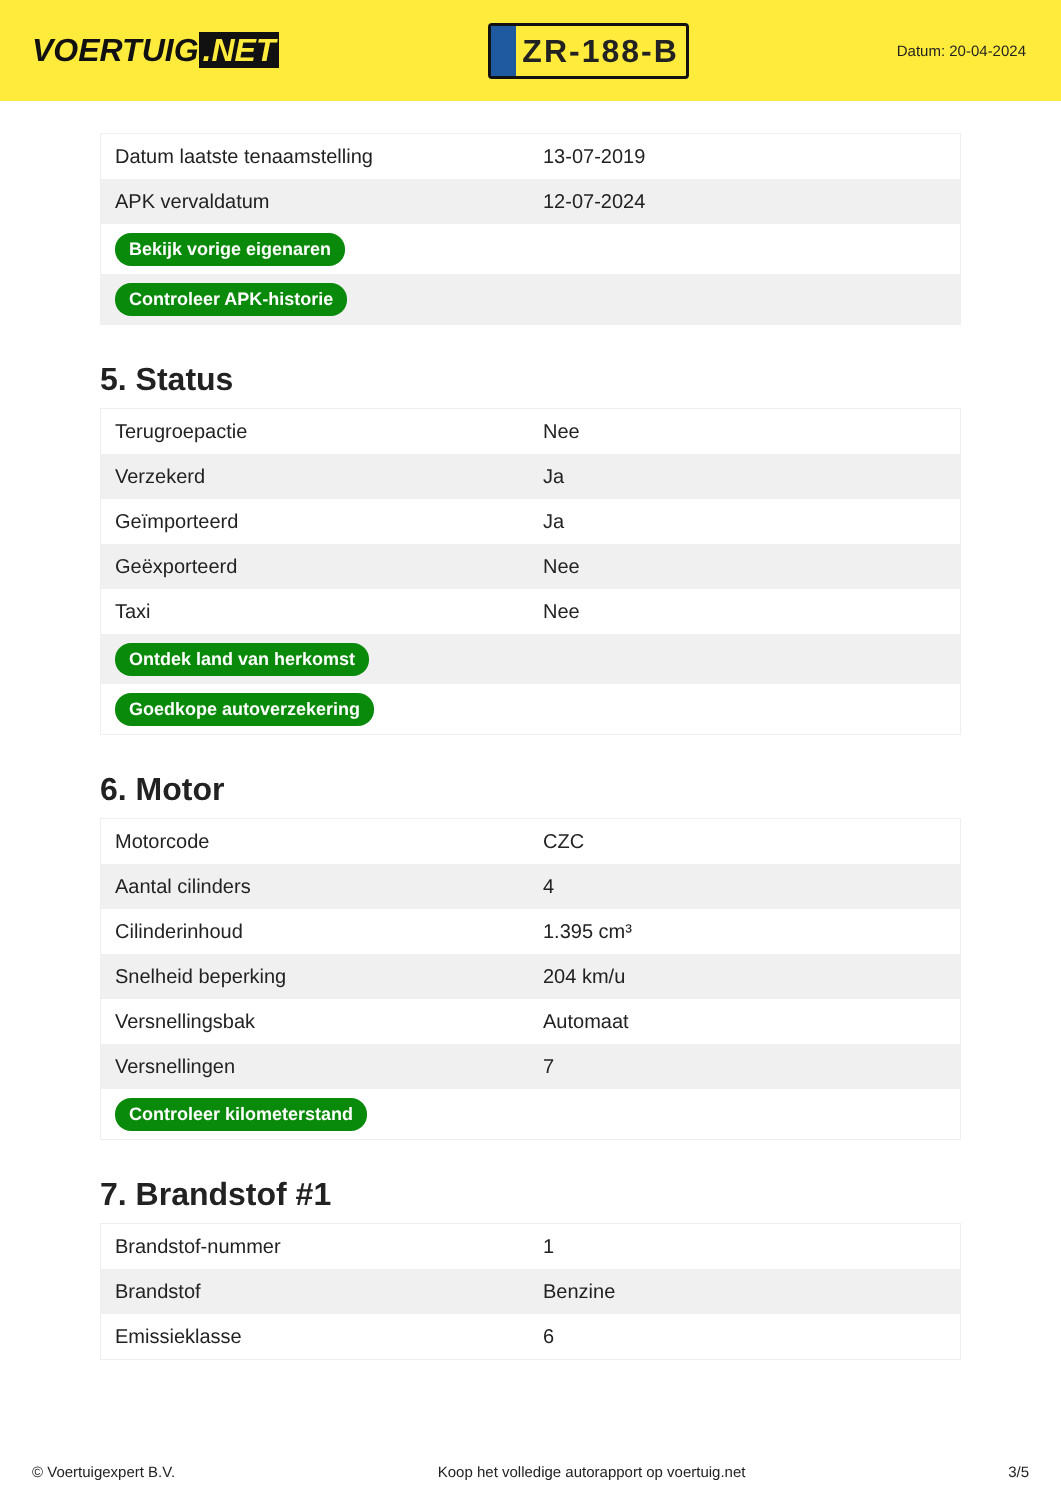VOERTUIG.NET
ZR-188-B
Datum: 20-04-2024
| Datum laatste tenaamstelling | 13-07-2019 |
| APK vervaldatum | 12-07-2024 |
| Bekijk vorige eigenaren | |
| Controleer APK-historie | |
5. Status
| Terugroepactie | Nee |
| Verzekerd | Ja |
| Geïmporteerd | Ja |
| Geëxporteerd | Nee |
| Taxi | Nee |
| Ontdek land van herkomst | |
| Goedkope autoverzekering | |
6. Motor
| Motorcode | CZC |
| Aantal cilinders | 4 |
| Cilinderinhoud | 1.395 cm³ |
| Snelheid beperking | 204 km/u |
| Versnellingsbak | Automaat |
| Versnellingen | 7 |
| Controleer kilometerstand | |
7. Brandstof #1
| Brandstof-nummer | 1 |
| Brandstof | Benzine |
| Emissieklasse | 6 |
© Voertuigexpert B.V. Koop het volledige autorapport op voertuig.net 3/5